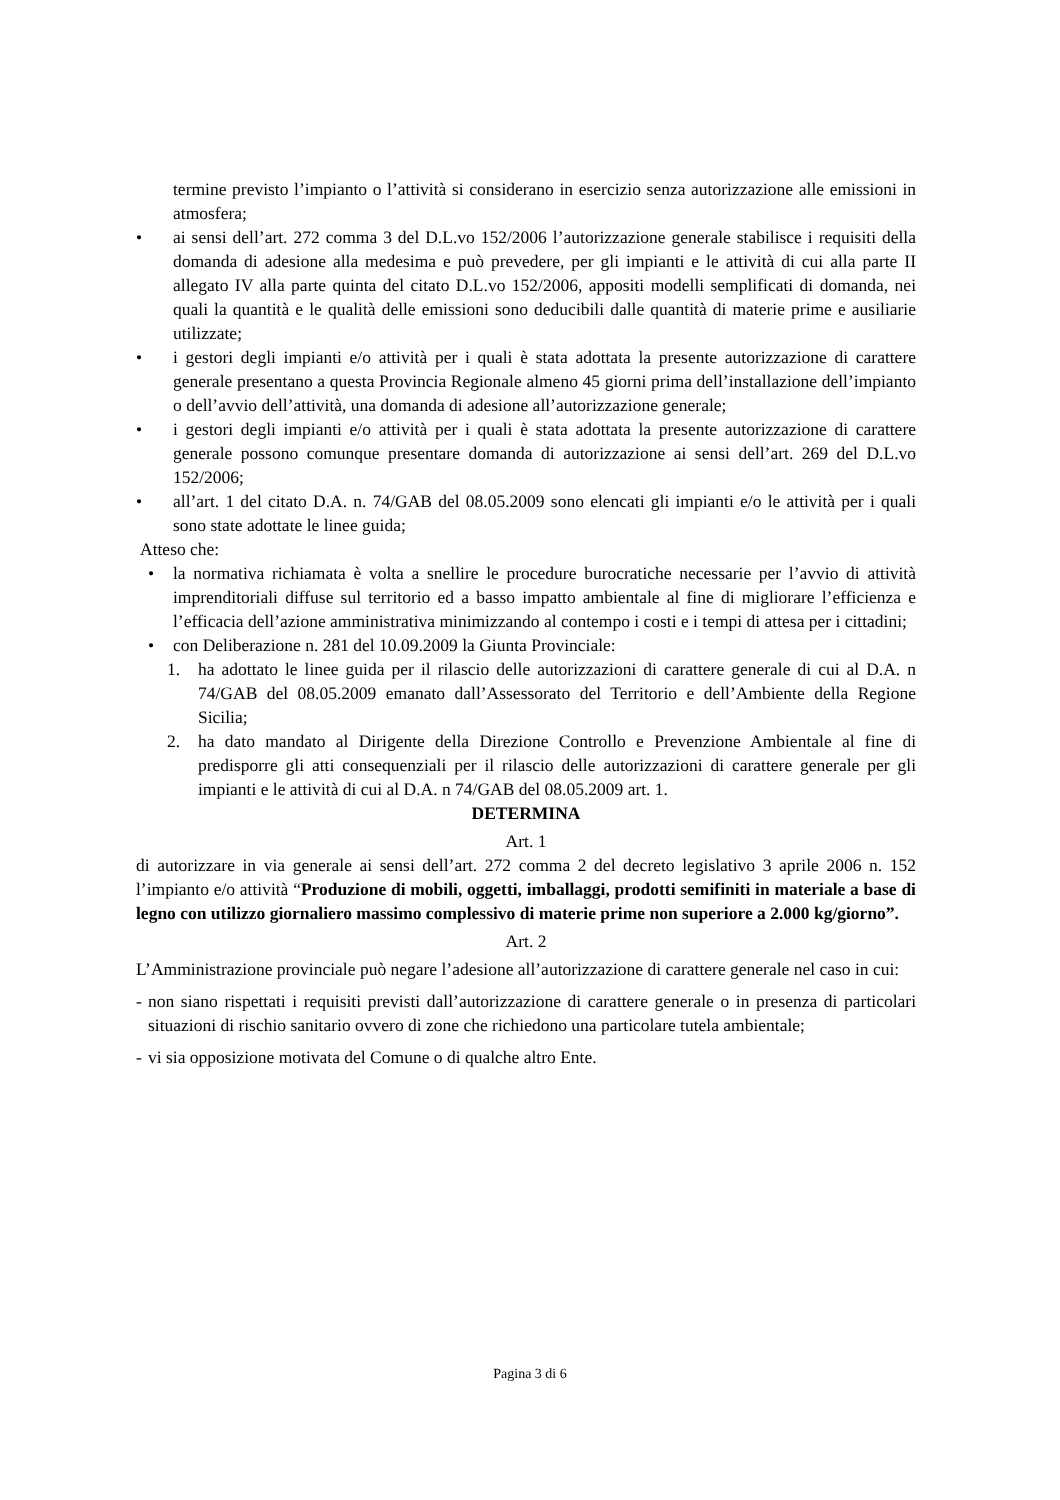termine previsto l’impianto o l’attività si considerano in esercizio senza autorizzazione alle emissioni in atmosfera;
• ai sensi dell’art. 272 comma 3 del D.L.vo 152/2006 l’autorizzazione generale stabilisce i requisiti della domanda di adesione alla medesima e può prevedere, per gli impianti e le attività di cui alla parte II allegato IV alla parte quinta del citato D.L.vo 152/2006, appositi modelli semplificati di domanda, nei quali la quantità e le qualità delle emissioni sono deducibili dalle quantità di materie prime e ausiliarie utilizzate;
• i gestori degli impianti e/o attività per i quali è stata adottata la presente autorizzazione di carattere generale presentano a questa Provincia Regionale almeno 45 giorni prima dell’installazione dell’impianto o dell’avvio dell’attività, una domanda di adesione all’autorizzazione generale;
• i gestori degli impianti e/o attività per i quali è stata adottata la presente autorizzazione di carattere generale possono comunque presentare domanda di autorizzazione ai sensi dell’art. 269 del D.L.vo 152/2006;
• all’art. 1 del citato D.A. n. 74/GAB del 08.05.2009 sono elencati gli impianti e/o le attività per i quali sono state adottate le linee guida;
Atteso che:
• la normativa richiamata è volta a snellire le procedure burocratiche necessarie per l’avvio di attività imprenditoriali diffuse sul territorio ed a basso impatto ambientale al fine di migliorare l’efficienza e l’efficacia dell’azione amministrativa minimizzando al contempo i costi e i tempi di attesa per i cittadini;
• con Deliberazione n. 281 del 10.09.2009 la Giunta Provinciale:
1. ha adottato le linee guida per il rilascio delle autorizzazioni di carattere generale di cui al D.A. n 74/GAB del 08.05.2009 emanato dall’Assessorato del Territorio e dell’Ambiente della Regione Sicilia;
2. ha dato mandato al Dirigente della Direzione Controllo e Prevenzione Ambientale al fine di predisporre gli atti consequenziali per il rilascio delle autorizzazioni di carattere generale per gli impianti e le attività di cui al D.A. n 74/GAB del 08.05.2009 art. 1.
DETERMINA
Art. 1
di autorizzare in via generale ai sensi dell’art. 272 comma 2 del decreto legislativo 3 aprile 2006 n. 152 l’impianto e/o attività “Produzione di mobili, oggetti, imballaggi, prodotti semifiniti in materiale a base di legno con utilizzo giornaliero massimo complessivo di materie prime non superiore a 2.000 kg/giorno”.
Art. 2
L’Amministrazione provinciale può negare l’adesione all’autorizzazione di carattere generale nel caso in cui:
- non siano rispettati i requisiti previsti dall’autorizzazione di carattere generale o in presenza di particolari situazioni di rischio sanitario ovvero di zone che richiedono una particolare tutela ambientale;
- vi sia opposizione motivata del Comune o di qualche altro Ente.
Pagina 3 di 6